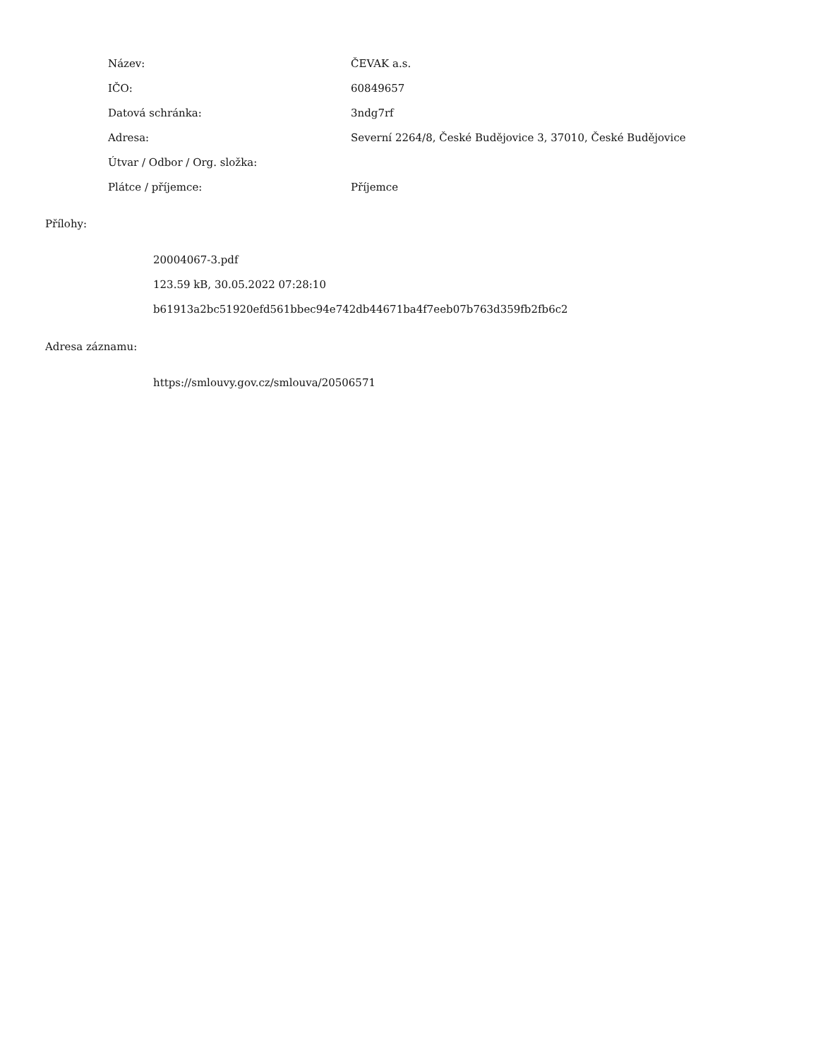| Název: | ČEVAK a.s. |
| IČO: | 60849657 |
| Datová schránka: | 3ndg7rf |
| Adresa: | Severní 2264/8, České Budějovice 3, 37010, České Budějovice |
| Útvar / Odbor / Org. složka: | |
| Plátce / příjemce: | Příjemce |
Přílohy:
20004067-3.pdf
123.59 kB, 30.05.2022 07:28:10
b61913a2bc51920efd561bbec94e742db44671ba4f7eeb07b763d359fb2fb6c2
Adresa záznamu:
https://smlouvy.gov.cz/smlouva/20506571